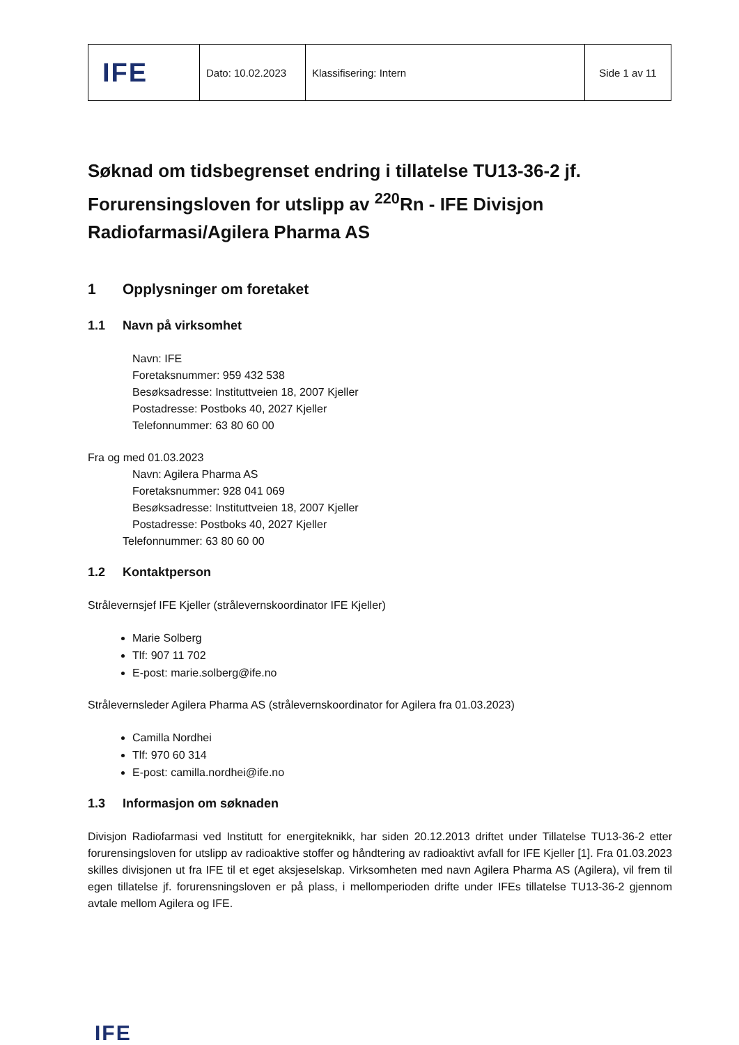| IFE | Dato: 10.02.2023 | Klassifisering: Intern | Side 1 av 11 |
Søknad om tidsbegrenset endring i tillatelse TU13-36-2 jf. Forurensingsloven for utslipp av <sup>220</sup>Rn - IFE Divisjon Radiofarmasi/Agilera Pharma AS
1 Opplysninger om foretaket
1.1 Navn på virksomhet
Navn: IFE
Foretaksnummer: 959 432 538
Besøksadresse: Instituttveien 18, 2007 Kjeller
Postadresse: Postboks 40, 2027 Kjeller
Telefonnummer: 63 80 60 00
Fra og med 01.03.2023
Navn: Agilera Pharma AS
Foretaksnummer: 928 041 069
Besøksadresse: Instituttveien 18, 2007 Kjeller
Postadresse: Postboks 40, 2027 Kjeller
Telefonnummer: 63 80 60 00
1.2 Kontaktperson
Strålevernsjef IFE Kjeller (strålevernskoordinator IFE Kjeller)
Marie Solberg
Tlf: 907 11 702
E-post: marie.solberg@ife.no
Strålevernsleder Agilera Pharma AS (strålevernskoordinator for Agilera fra 01.03.2023)
Camilla Nordhei
Tlf: 970 60 314
E-post: camilla.nordhei@ife.no
1.3 Informasjon om søknaden
Divisjon Radiofarmasi ved Institutt for energiteknikk, har siden 20.12.2013 driftet under Tillatelse TU13-36-2 etter forurensingsloven for utslipp av radioaktive stoffer og håndtering av radioaktivt avfall for IFE Kjeller [1]. Fra 01.03.2023 skilles divisjonen ut fra IFE til et eget aksjeselskap. Virksomheten med navn Agilera Pharma AS (Agilera), vil frem til egen tillatelse jf. forurensningsloven er på plass, i mellomperioden drifte under IFEs tillatelse TU13-36-2 gjennom avtale mellom Agilera og IFE.
IFE